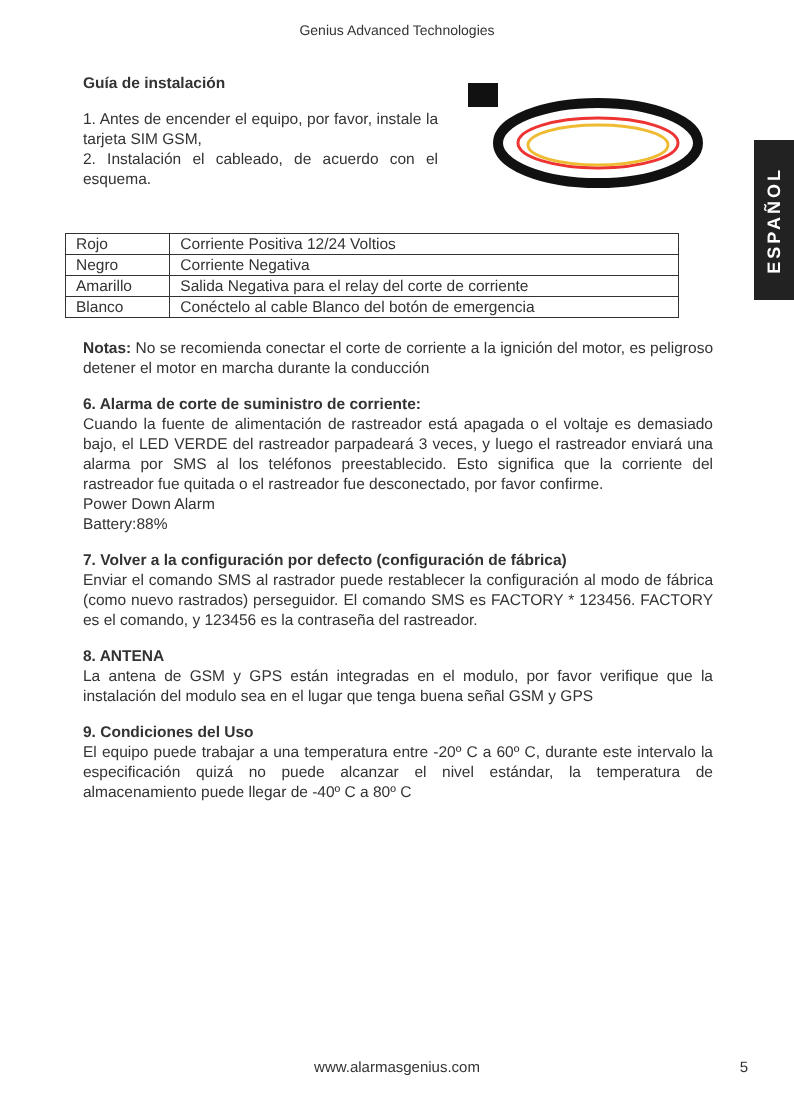Genius Advanced Technologies
ESPAÑOL
Guía de instalación
1. Antes de encender el equipo, por favor, instale la tarjeta SIM GSM,
2. Instalación el cableado, de acuerdo con el esquema.
| Rojo | Corriente Positiva 12/24 Voltios |
| Negro | Corriente Negativa |
| Amarillo | Salida Negativa para el relay del corte de corriente |
| Blanco | Conéctelo al cable Blanco del botón de emergencia |
Notas: No se recomienda conectar el corte de corriente a la ignición del motor, es peligroso detener el motor en marcha durante la conducción
6. Alarma de corte de suministro de corriente:
Cuando la fuente de alimentación de rastreador está apagada o el voltaje es demasiado bajo, el LED VERDE del rastreador parpadeará 3 veces, y luego el rastreador enviará una alarma por SMS al los teléfonos preestablecido. Esto significa que la corriente del rastreador fue quitada o el rastreador fue desconectado, por favor confirme.
Power Down Alarm
Battery:88%
7. Volver a la configuración por defecto (configuración de fábrica)
Enviar el comando SMS al rastrador puede restablecer la configuración al modo de fábrica (como nuevo rastrados) perseguidor. El comando SMS es FACTORY * 123456. FACTORY es el comando, y 123456 es la contraseña del rastreador.
8. ANTENA
La antena de GSM y GPS están integradas en el modulo, por favor verifique que la instalación del modulo sea en el lugar que tenga buena señal GSM y GPS
9. Condiciones del Uso
El equipo puede trabajar a una temperatura entre -20º C a 60º C, durante este intervalo la especificación quizá no puede alcanzar el nivel estándar, la temperatura de almacenamiento puede llegar de -40º C a 80º C
www.alarmasgenius.com 5